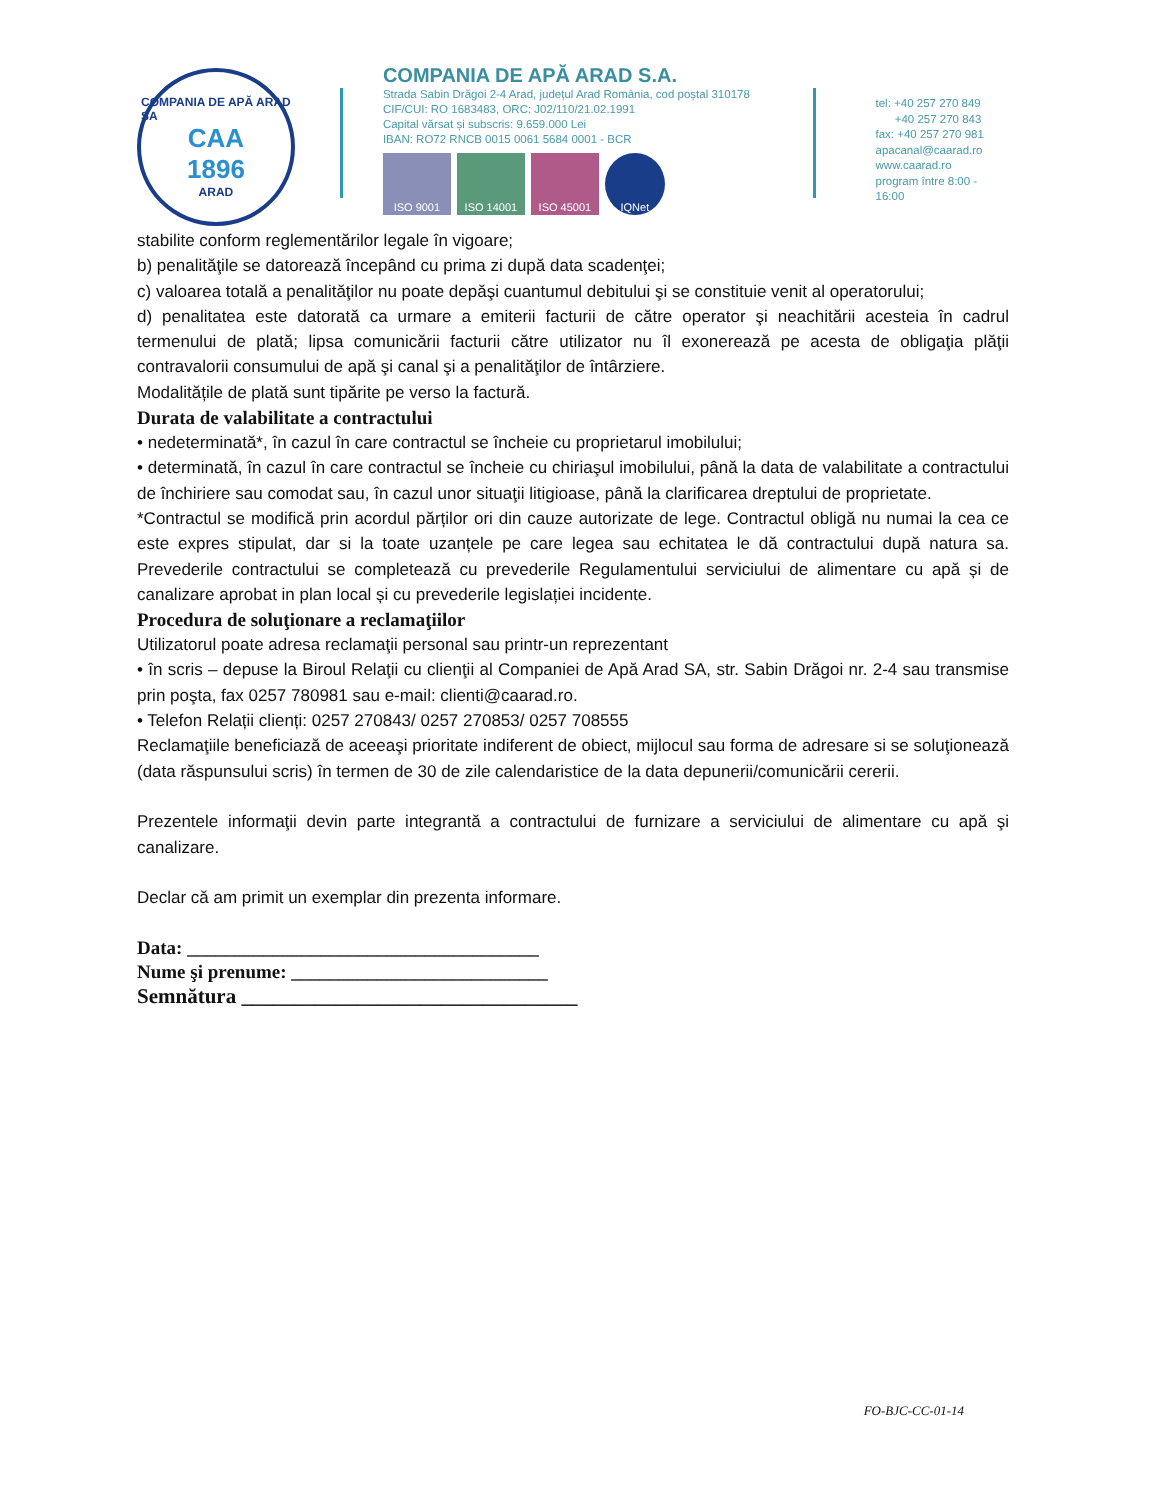COMPANIA DE APĂ ARAD SA
CAA
1896
ARAD
COMPANIA DE APĂ ARAD S.A.
Strada Sabin Drăgoi 2-4 Arad, județul Arad România, cod poștal 310178
CIF/CUI: RO 1683483, ORC: J02/110/21.02.1991
Capital vărsat și subscris: 9.659.000 Lei
IBAN: RO72 RNCB 0015 0061 5684 0001 - BCR
ISO 9001 ISO 14001 ISO 45001 IQNet
tel: +40 257 270 849
+40 257 270 843
fax: +40 257 270 981
apacanal@caarad.ro
www.caarad.ro
program între 8:00 - 16:00
stabilite conform reglementărilor legale în vigoare;
b) penalităţile se datorează începând cu prima zi după data scadenţei;
c) valoarea totală a penalităţilor nu poate depăşi cuantumul debitului şi se constituie venit al operatorului;
d) penalitatea este datorată ca urmare a emiterii facturii de către operator şi neachitării acesteia în cadrul termenului de plată; lipsa comunicării facturii către utilizator nu îl exonerează pe acesta de obligaţia plăţii contravalorii consumului de apă şi canal şi a penalităţilor de întârziere.
Modalitățile de plată sunt tipărite pe verso la factură.
Durata de valabilitate a contractului
• nedeterminată*, în cazul în care contractul se încheie cu proprietarul imobilului;
• determinată, în cazul în care contractul se încheie cu chiriaşul imobilului, până la data de valabilitate a contractului de închiriere sau comodat sau, în cazul unor situaţii litigioase, până la clarificarea dreptului de proprietate.
*Contractul se modifică prin acordul părților ori din cauze autorizate de lege. Contractul obligă nu numai la cea ce este expres stipulat, dar si la toate uzanțele pe care legea sau echitatea le dă contractului după natura sa. Prevederile contractului se completează cu prevederile Regulamentului serviciului de alimentare cu apă și de canalizare aprobat in plan local și cu prevederile legislației incidente.
Procedura de soluţionare a reclamaţiilor
Utilizatorul poate adresa reclamaţii personal sau printr-un reprezentant
• în scris – depuse la Biroul Relaţii cu clienţii al Companiei de Apă Arad SA, str. Sabin Drăgoi nr. 2-4 sau transmise prin poşta, fax 0257 780981 sau e-mail: clienti@caarad.ro.
• Telefon Relații clienți: 0257 270843/ 0257 270853/ 0257 708555
Reclamaţiile beneficiază de aceeaşi prioritate indiferent de obiect, mijlocul sau forma de adresare si se soluţionează (data răspunsului scris) în termen de 30 de zile calendaristice de la data depunerii/comunicării cererii.
Prezentele informaţii devin parte integrantă a contractului de furnizare a serviciului de alimentare cu apă şi canalizare.
Declar că am primit un exemplar din prezenta informare.
Data: _____________________________________
Nume şi prenume: ___________________________
Semnătura ________________________________
FO-BJC-CC-01-14